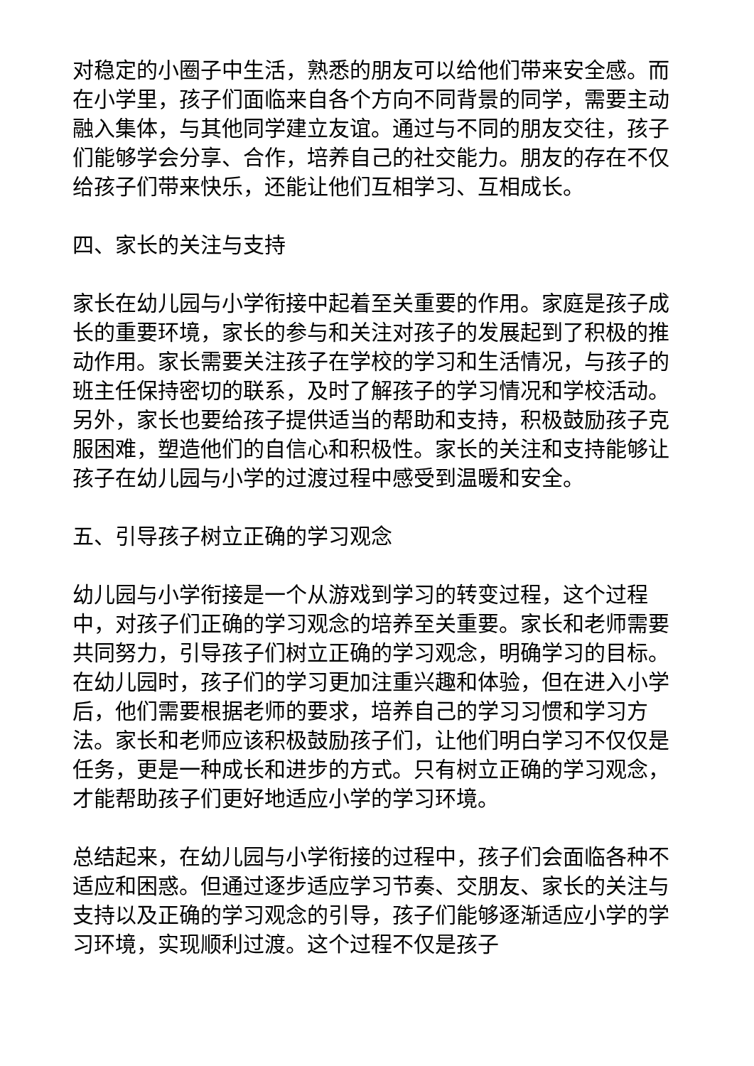对稳定的小圈子中生活，熟悉的朋友可以给他们带来安全感。而在小学里，孩子们面临来自各个方向不同背景的同学，需要主动融入集体，与其他同学建立友谊。通过与不同的朋友交往，孩子们能够学会分享、合作，培养自己的社交能力。朋友的存在不仅给孩子们带来快乐，还能让他们互相学习、互相成长。
四、家长的关注与支持
家长在幼儿园与小学衔接中起着至关重要的作用。家庭是孩子成长的重要环境，家长的参与和关注对孩子的发展起到了积极的推动作用。家长需要关注孩子在学校的学习和生活情况，与孩子的班主任保持密切的联系，及时了解孩子的学习情况和学校活动。另外，家长也要给孩子提供适当的帮助和支持，积极鼓励孩子克服困难，塑造他们的自信心和积极性。家长的关注和支持能够让孩子在幼儿园与小学的过渡过程中感受到温暖和安全。
五、引导孩子树立正确的学习观念
幼儿园与小学衔接是一个从游戏到学习的转变过程，这个过程中，对孩子们正确的学习观念的培养至关重要。家长和老师需要共同努力，引导孩子们树立正确的学习观念，明确学习的目标。在幼儿园时，孩子们的学习更加注重兴趣和体验，但在进入小学后，他们需要根据老师的要求，培养自己的学习习惯和学习方法。家长和老师应该积极鼓励孩子们，让他们明白学习不仅仅是任务，更是一种成长和进步的方式。只有树立正确的学习观念，才能帮助孩子们更好地适应小学的学习环境。
总结起来，在幼儿园与小学衔接的过程中，孩子们会面临各种不适应和困惑。但通过逐步适应学习节奏、交朋友、家长的关注与支持以及正确的学习观念的引导，孩子们能够逐渐适应小学的学习环境，实现顺利过渡。这个过程不仅是孩子